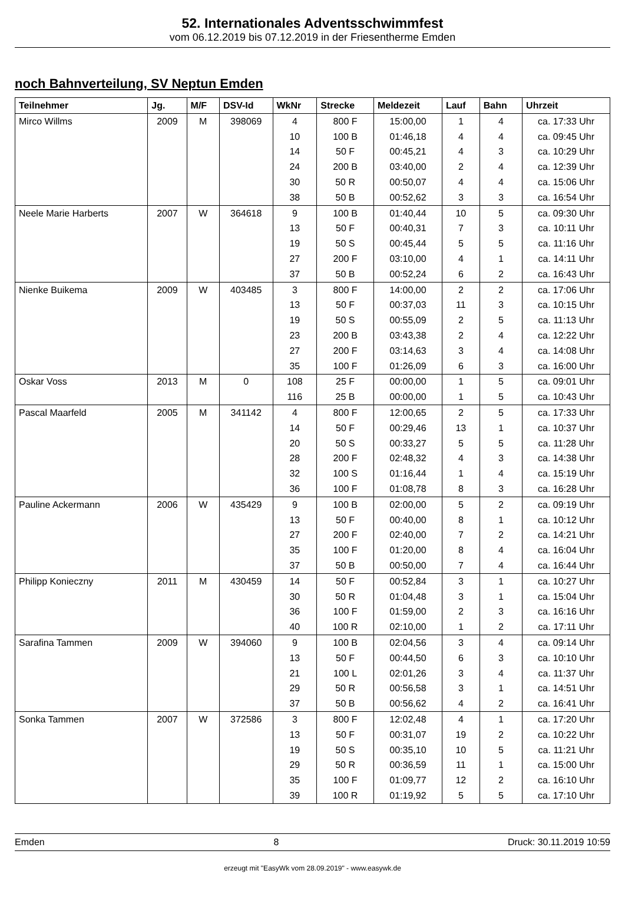52. Internationales Adventsschwimmfest
vom 06.12.2019 bis 07.12.2019 in der Friesentherme Emden
noch Bahnverteilung, SV Neptun Emden
| Teilnehmer | Jg. | M/F | DSV-Id | WkNr | Strecke | Meldezeit | Lauf | Bahn | Uhrzeit |
| --- | --- | --- | --- | --- | --- | --- | --- | --- | --- |
| Mirco Willms | 2009 | M | 398069 | 4 | 800 F | 15:00,00 | 1 | 4 | ca. 17:33 Uhr |
| | | | | 10 | 100 B | 01:46,18 | 4 | 4 | ca. 09:45 Uhr |
| | | | | 14 | 50 F | 00:45,21 | 4 | 3 | ca. 10:29 Uhr |
| | | | | 24 | 200 B | 03:40,00 | 2 | 4 | ca. 12:39 Uhr |
| | | | | 30 | 50 R | 00:50,07 | 4 | 4 | ca. 15:06 Uhr |
| | | | | 38 | 50 B | 00:52,62 | 3 | 3 | ca. 16:54 Uhr |
| Neele Marie Harberts | 2007 | W | 364618 | 9 | 100 B | 01:40,44 | 10 | 5 | ca. 09:30 Uhr |
| | | | | 13 | 50 F | 00:40,31 | 7 | 3 | ca. 10:11 Uhr |
| | | | | 19 | 50 S | 00:45,44 | 5 | 5 | ca. 11:16 Uhr |
| | | | | 27 | 200 F | 03:10,00 | 4 | 1 | ca. 14:11 Uhr |
| | | | | 37 | 50 B | 00:52,24 | 6 | 2 | ca. 16:43 Uhr |
| Nienke Buikema | 2009 | W | 403485 | 3 | 800 F | 14:00,00 | 2 | 2 | ca. 17:06 Uhr |
| | | | | 13 | 50 F | 00:37,03 | 11 | 3 | ca. 10:15 Uhr |
| | | | | 19 | 50 S | 00:55,09 | 2 | 5 | ca. 11:13 Uhr |
| | | | | 23 | 200 B | 03:43,38 | 2 | 4 | ca. 12:22 Uhr |
| | | | | 27 | 200 F | 03:14,63 | 3 | 4 | ca. 14:08 Uhr |
| | | | | 35 | 100 F | 01:26,09 | 6 | 3 | ca. 16:00 Uhr |
| Oskar Voss | 2013 | M | 0 | 108 | 25 F | 00:00,00 | 1 | 5 | ca. 09:01 Uhr |
| | | | | 116 | 25 B | 00:00,00 | 1 | 5 | ca. 10:43 Uhr |
| Pascal Maarfeld | 2005 | M | 341142 | 4 | 800 F | 12:00,65 | 2 | 5 | ca. 17:33 Uhr |
| | | | | 14 | 50 F | 00:29,46 | 13 | 1 | ca. 10:37 Uhr |
| | | | | 20 | 50 S | 00:33,27 | 5 | 5 | ca. 11:28 Uhr |
| | | | | 28 | 200 F | 02:48,32 | 4 | 3 | ca. 14:38 Uhr |
| | | | | 32 | 100 S | 01:16,44 | 1 | 4 | ca. 15:19 Uhr |
| | | | | 36 | 100 F | 01:08,78 | 8 | 3 | ca. 16:28 Uhr |
| Pauline Ackermann | 2006 | W | 435429 | 9 | 100 B | 02:00,00 | 5 | 2 | ca. 09:19 Uhr |
| | | | | 13 | 50 F | 00:40,00 | 8 | 1 | ca. 10:12 Uhr |
| | | | | 27 | 200 F | 02:40,00 | 7 | 2 | ca. 14:21 Uhr |
| | | | | 35 | 100 F | 01:20,00 | 8 | 4 | ca. 16:04 Uhr |
| | | | | 37 | 50 B | 00:50,00 | 7 | 4 | ca. 16:44 Uhr |
| Philipp Konieczny | 2011 | M | 430459 | 14 | 50 F | 00:52,84 | 3 | 1 | ca. 10:27 Uhr |
| | | | | 30 | 50 R | 01:04,48 | 3 | 1 | ca. 15:04 Uhr |
| | | | | 36 | 100 F | 01:59,00 | 2 | 3 | ca. 16:16 Uhr |
| | | | | 40 | 100 R | 02:10,00 | 1 | 2 | ca. 17:11 Uhr |
| Sarafina Tammen | 2009 | W | 394060 | 9 | 100 B | 02:04,56 | 3 | 4 | ca. 09:14 Uhr |
| | | | | 13 | 50 F | 00:44,50 | 6 | 3 | ca. 10:10 Uhr |
| | | | | 21 | 100 L | 02:01,26 | 3 | 4 | ca. 11:37 Uhr |
| | | | | 29 | 50 R | 00:56,58 | 3 | 1 | ca. 14:51 Uhr |
| | | | | 37 | 50 B | 00:56,62 | 4 | 2 | ca. 16:41 Uhr |
| Sonka Tammen | 2007 | W | 372586 | 3 | 800 F | 12:02,48 | 4 | 1 | ca. 17:20 Uhr |
| | | | | 13 | 50 F | 00:31,07 | 19 | 2 | ca. 10:22 Uhr |
| | | | | 19 | 50 S | 00:35,10 | 10 | 5 | ca. 11:21 Uhr |
| | | | | 29 | 50 R | 00:36,59 | 11 | 1 | ca. 15:00 Uhr |
| | | | | 35 | 100 F | 01:09,77 | 12 | 2 | ca. 16:10 Uhr |
| | | | | 39 | 100 R | 01:19,92 | 5 | 5 | ca. 17:10 Uhr |
Emden 8 Druck: 30.11.2019 10:59
erzeugt mit "EasyWk vom 28.09.2019" - www.easywk.de